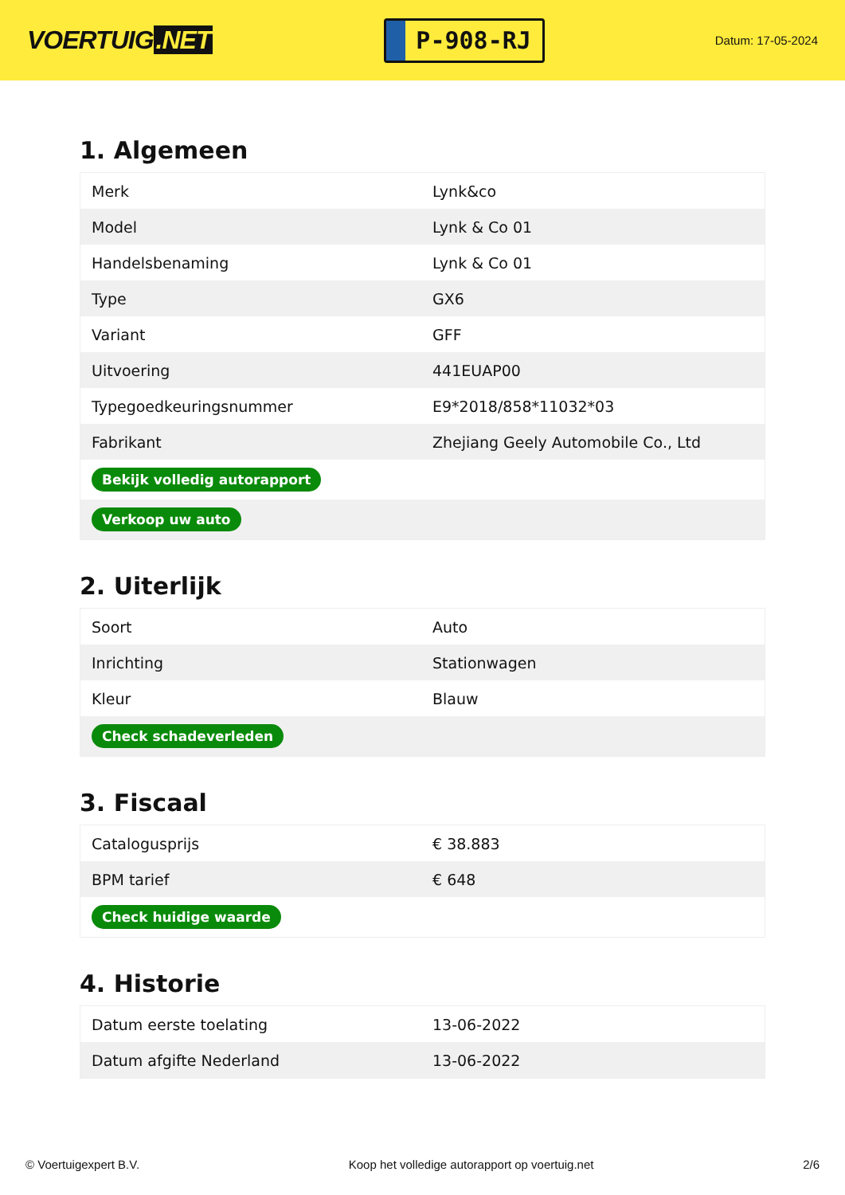VOERTUIG.NET
P-908-RJ
Datum: 17-05-2024
1. Algemeen
| Merk | Lynk&co |
| Model | Lynk & Co 01 |
| Handelsbenaming | Lynk & Co 01 |
| Type | GX6 |
| Variant | GFF |
| Uitvoering | 441EUAP00 |
| Typegoedkeuringsnummer | E9*2018/858*11032*03 |
| Fabrikant | Zhejiang Geely Automobile Co., Ltd |
| Bekijk volledig autorapport | |
| Verkoop uw auto | |
2. Uiterlijk
| Soort | Auto |
| Inrichting | Stationwagen |
| Kleur | Blauw |
| Check schadeverleden | |
3. Fiscaal
| Catalogusprijs | € 38.883 |
| BPM tarief | € 648 |
| Check huidige waarde | |
4. Historie
| Datum eerste toelating | 13-06-2022 |
| Datum afgifte Nederland | 13-06-2022 |
© Voertuigexpert B.V. Koop het volledige autorapport op voertuig.net 2/6